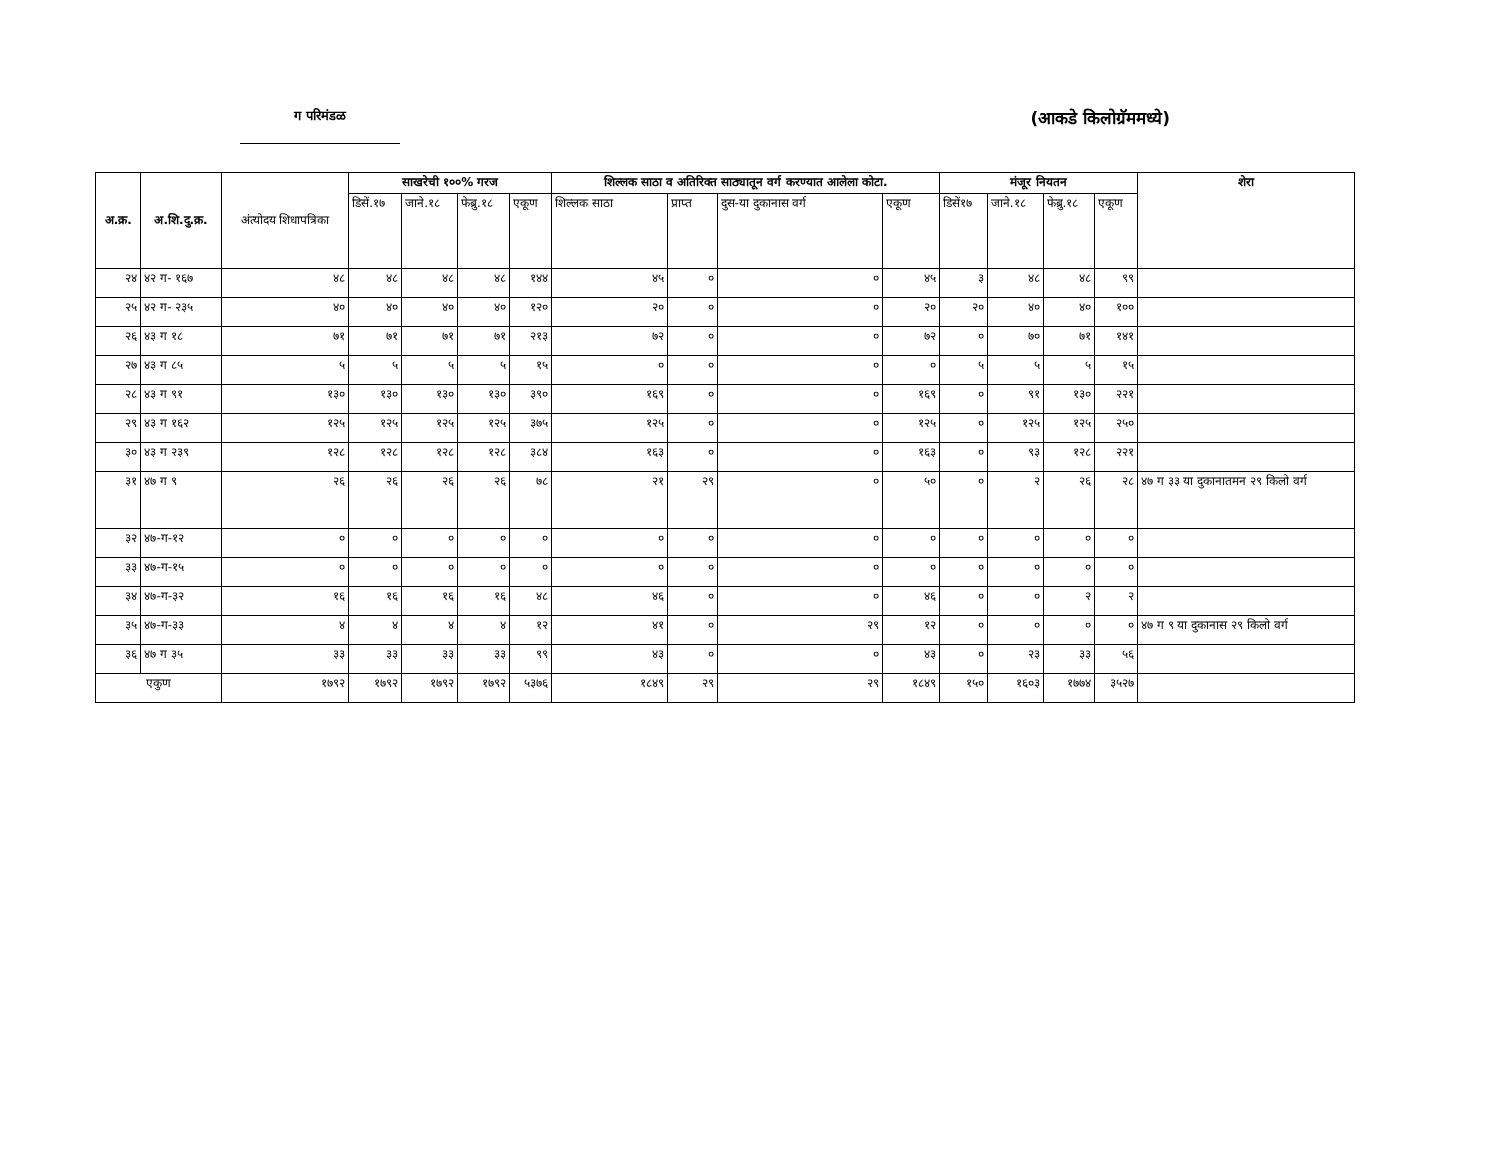ग परिमंडळ
(आकडे किलोग्रॅममध्ये)
| अ.क्र. | अ.शि.दु.क्र. | अंत्योदय शिधापत्रिका | साखरेची १००% गरज | | | | शिल्लक साठा व अतिरिक्त साठ्यातून वर्ग करण्यात आलेला कोटा. | | | | मंजूर नियतन | | | | शेरा |
| --- | --- | --- | --- | --- | --- | --- | --- | --- | --- | --- | --- | --- | --- | --- | --- |
| | | | डिसें.१७ | जाने.१८ | फेब्रु.१८ | एकूण | शिल्लक साठा | प्राप्त | दुस-या दुकानास वर्ग | एकूण | डिसें१७ | जाने.१८ | फेब्रु.१८ | एकूण | |
| २४ | ४२ ग- १६७ | ४८ | ४८ | ४८ | ४८ | १४४ | ४५ | ० | ० | ४५ | ३ | ४८ | ४८ | ९९ | |
| २५ | ४२ ग- २३५ | ४० | ४० | ४० | ४० | १२० | २० | ० | ० | २० | २० | ४० | ४० | १०० | |
| २६ | ४३ ग १८ | ७१ | ७१ | ७१ | ७१ | २१३ | ७२ | ० | ० | ७२ | ० | ७० | ७१ | १४१ | |
| २७ | ४३ ग ८५ | ५ | ५ | ५ | ५ | १५ | ० | ० | ० | ० | ५ | ५ | ५ | १५ | |
| २८ | ४३ ग ९१ | १३० | १३० | १३० | १३० | ३९० | १६९ | ० | ० | १६९ | ० | ९१ | १३० | २२१ | |
| २९ | ४३ ग १६२ | १२५ | १२५ | १२५ | १२५ | ३७५ | १२५ | ० | ० | १२५ | ० | १२५ | १२५ | २५० | |
| ३० | ४३ ग २३९ | १२८ | १२८ | १२८ | १२८ | ३८४ | १६३ | ० | ० | १६३ | ० | ९३ | १२८ | २२१ | |
| ३१ | ४७ ग ९ | २६ | २६ | २६ | २६ | ७८ | २१ | २९ | ० | ५० | ० | २ | २६ | २८ | ४७ ग ३३ या दुकानातमन २९ किलो वर्ग |
| ३२ | ४७-ग-१२ | ० | ० | ० | ० | ० | ० | ० | ० | ० | ० | ० | ० | ० | |
| ३३ | ४७-ग-१५ | ० | ० | ० | ० | ० | ० | ० | ० | ० | ० | ० | ० | ० | |
| ३४ | ४७-ग-३२ | १६ | १६ | १६ | १६ | ४८ | ४६ | ० | ० | ४६ | ० | ० | २ | २ | |
| ३५ | ४७-ग-३३ | ४ | ४ | ४ | ४ | १२ | ४१ | ० | २९ | १२ | ० | ० | ० | ० | ४७ ग ९ या दुकानास २९ किलो वर्ग |
| ३६ | ४७ ग ३५ | ३३ | ३३ | ३३ | ३३ | ९९ | ४३ | ० | ० | ४३ | ० | २३ | ३३ | ५६ | |
| एकुण | | १७९२ | १७९२ | १७९२ | १७९२ | ५३७६ | १८४९ | २९ | २९ | १८४९ | १५० | १६०३ | १७७४ | ३५२७ | |